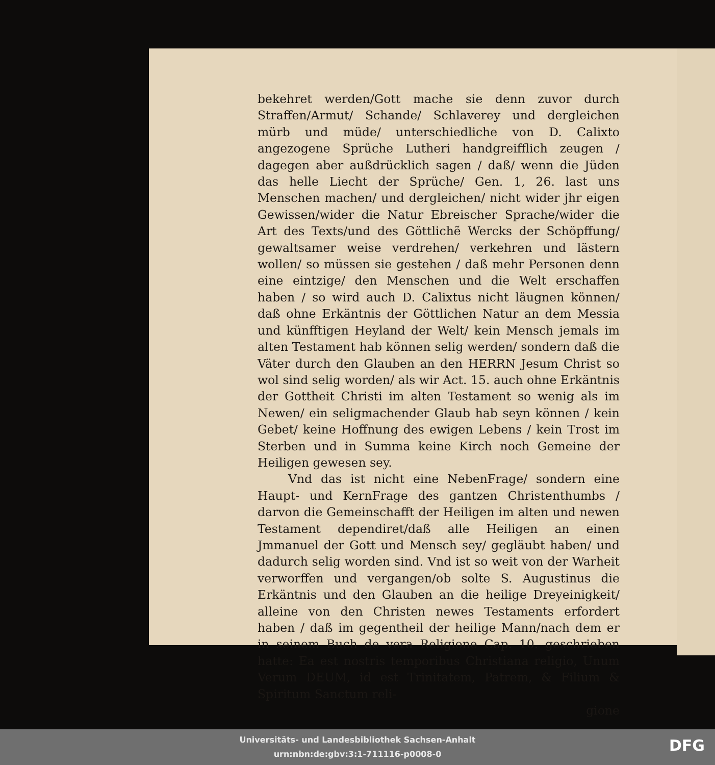bekehret werden/Gott mache sie denn zuvor durch Straffen/Armut/ Schande/ Schlaverey und dergleichen mürb und müde/ unterschiedliche von D. Calixto angezogene Sprüche Lutheri handgreifflich zeugen / dagegen aber außdrücklich sagen / daß/ wenn die Jüden das helle Liecht der Sprüche/ Gen. 1, 26. last uns Menschen machen/ und dergleichen/ nicht wider jhr eigen Gewissen/wider die Natur Ebreischer Sprache/wider die Art des Texts/und des Göttlichẽ Wercks der Schöpffung/ gewaltsamer weise verdrehen/ verkehren und lästern wollen/ so müssen sie gestehen / daß mehr Personen denn eine eintzige/ den Menschen und die Welt erschaffen haben / so wird auch D. Calixtus nicht läugnen können/ daß ohne Erkäntnis der Göttlichen Natur an dem Messia und künfftigen Heyland der Welt/ kein Mensch jemals im alten Testament hab können selig werden/ sondern daß die Väter durch den Glauben an den HERRN Jesum Christ so wol sind selig worden/ als wir Act. 15. auch ohne Erkäntnis der Gottheit Christi im alten Testament so wenig als im Newen/ ein seligmachender Glaub hab seyn können / kein Gebet/ keine Hoffnung des ewigen Lebens / kein Trost im Sterben und in Summa keine Kirch noch Gemeine der Heiligen gewesen sey.
Vnd das ist nicht eine NebenFrage/ sondern eine Haupt- und KernFrage des gantzen Christenthumbs / darvon die Gemeinschafft der Heiligen im alten und newen Testament dependiret/daß alle Heiligen an einen Jmmanuel der Gott und Mensch sey/ gegläubt haben/ und dadurch selig worden sind. Vnd ist so weit von der Warheit verworffen und vergangen/ob solte S. Augustinus die Erkäntnis und den Glauben an die heilige Dreyeinigkeit/ alleine von den Christen newes Testaments erfordert haben / daß im gegentheil der heilige Mann/nach dem er in seinem Buch de vera Religione Cap. 10. geschrieben hatte: Ea est nostris temporibus Christiana religio, Unum Verum DEUM, id est Trinitatem, Patrem, & Filium & Spiritum Sanctum reli-
gione
Universitäts- und Landesbibliothek Sachsen-Anhalt
urn:nbn:de:gbv:3:1-711116-p0008-0
DFG